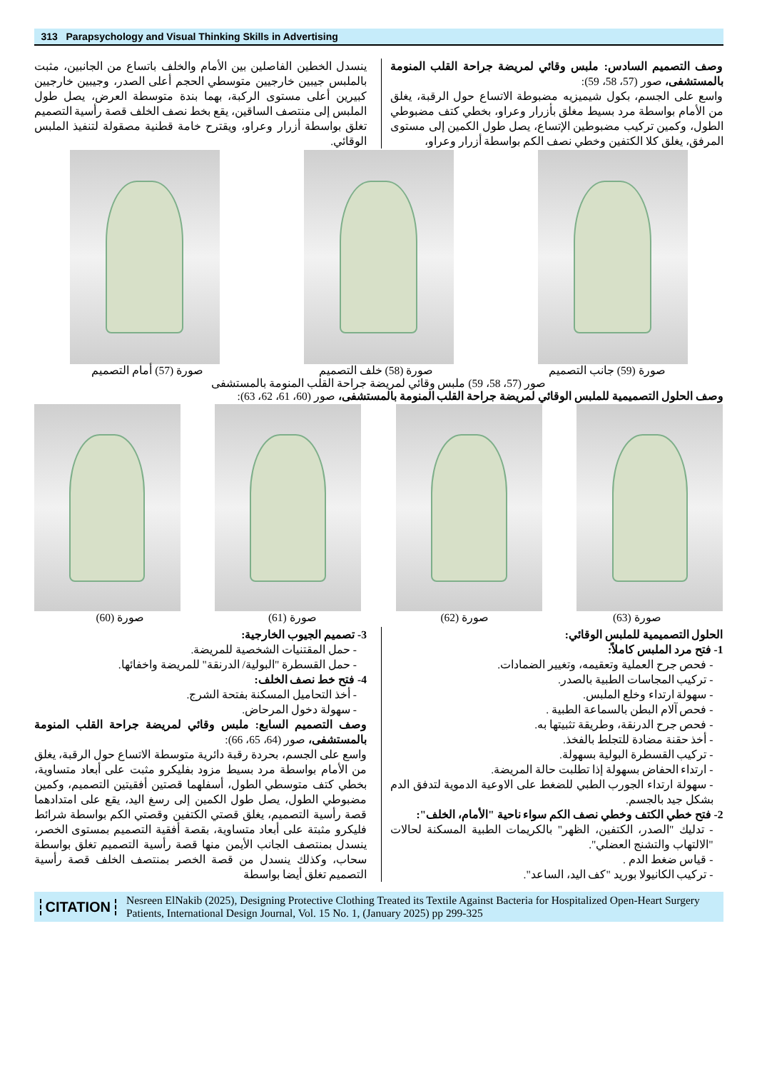313 Parapsychology and Visual Thinking Skills in Advertising
وصف التصميم السادس: ملبس وقائي لمريضة جراحة القلب المنومة بالمستشفى، صور (57، 58، 59):
واسع على الجسم، بكول شيميزيه مضبوطة الاتساع حول الرقبة، يغلق من الأمام بواسطة مرد بسيط مغلق بأزرار وعراو، بخطي كتف مضبوطي الطول، وكمين تركيب مضبوطين الإتساع، يصل طول الكمين إلى مستوى المرفق، يغلق كلا الكتفين وخطي نصف الكم بواسطة أزرار وعراو،
ينسدل الخطين الفاصلين بين الأمام والخلف باتساع من الجانبين، مثبت بالملبس جيبين خارجيين متوسطي الحجم أعلى الصدر، وجيبين خارجيين كبيرين أعلى مستوى الركبة، بهما بندة متوسطة العرض، يصل طول الملبس إلى منتصف الساقين، يقع بخط نصف الخلف قصة رأسية التصميم تغلق بواسطة أزرار وعراو، ويقترح خامة قطنية مصقولة لتنفيذ الملبس الوقائي.
صورة (57) أمام التصميم صورة (58) خلف التصميم صورة (59) جانب التصميم
صور (57، 58، 59) ملبس وقائي لمريضة جراحة القلب المنومة بالمستشفى
وصف الحلول التصميمية للملبس الوقائي لمريضة جراحة القلب المنومة بالمستشفى، صور (60، 61، 62، 63):
صورة (60) صورة (61) صورة (62) صورة (63)
الحلول التصميمية للملبس الوقائي:
1- فتح مرد الملبس كاملاً:
- فحص جرح العملية وتعقيمه، وتغيير الضمادات.
- تركيب المجاسات الطبية بالصدر.
- سهولة ارتداء وخلع الملبس.
- فحص آلام البطن بالسماعة الطبية .
- فحص جرح الدرنقة، وطريقة تثبيتها به.
- أخذ حقنة مضادة للتجلط بالفخذ.
- تركيب القسطرة البولية بسهولة.
- ارتداء الحفاض بسهولة إذا تطلبت حالة المريضة.
- سهولة ارتداء الجورب الطبي للضغط على الاوعية الدموية لتدفق الدم بشكل جيد بالجسم.
2- فتح خطي الكتف وخطي نصف الكم سواء ناحية "الأمام، الخلف":
- تدليك "الصدر، الكتفين، الظهر" بالكريمات الطبية المسكنة لحالات "الالتهاب والتشنج العضلي".
- قياس ضغط الدم .
- تركيب الكانيولا بوريد "كف اليد، الساعد".
3- تصميم الجيوب الخارجية:
- حمل المقتنيات الشخصية للمريضة.
- حمل القسطرة "البولية/ الدرنقة" للمريضة واخفائها.
4- فتح خط نصف الخلف:
- أخذ التحاميل المسكنة بفتحة الشرج.
- سهولة دخول المرحاض.
وصف التصميم السابع: ملبس وقائي لمريضة جراحة القلب المنومة بالمستشفى، صور (64، 65، 66):
واسع على الجسم، بحردة رقبة دائرية متوسطة الاتساع حول الرقبة، يغلق من الأمام بواسطة مرد بسيط مزود بفليكرو مثبت على أبعاد متساوية، بخطي كتف متوسطي الطول، أسفلهما قصتين أفقيتين التصميم، وكمين مضبوطي الطول، يصل طول الكمين إلى رسغ اليد، يقع على امتدادهما قصة رأسية التصميم، يغلق قصتي الكتفين وقصتي الكم بواسطة شرائط فليكرو مثبتة على أبعاد متساوية، بقصة أفقية التصميم بمستوى الخصر، ينسدل بمنتصف الجانب الأيمن منها قصة رأسية التصميم تغلق بواسطة سحاب، وكذلك ينسدل من قصة الخصر بمنتصف الخلف قصة رأسية التصميم تغلق أيضا بواسطة
CITATION
Nesreen ElNakib (2025), Designing Protective Clothing Treated its Textile Against Bacteria for Hospitalized Open-Heart Surgery Patients, International Design Journal, Vol. 15 No. 1, (January 2025) pp 299-325